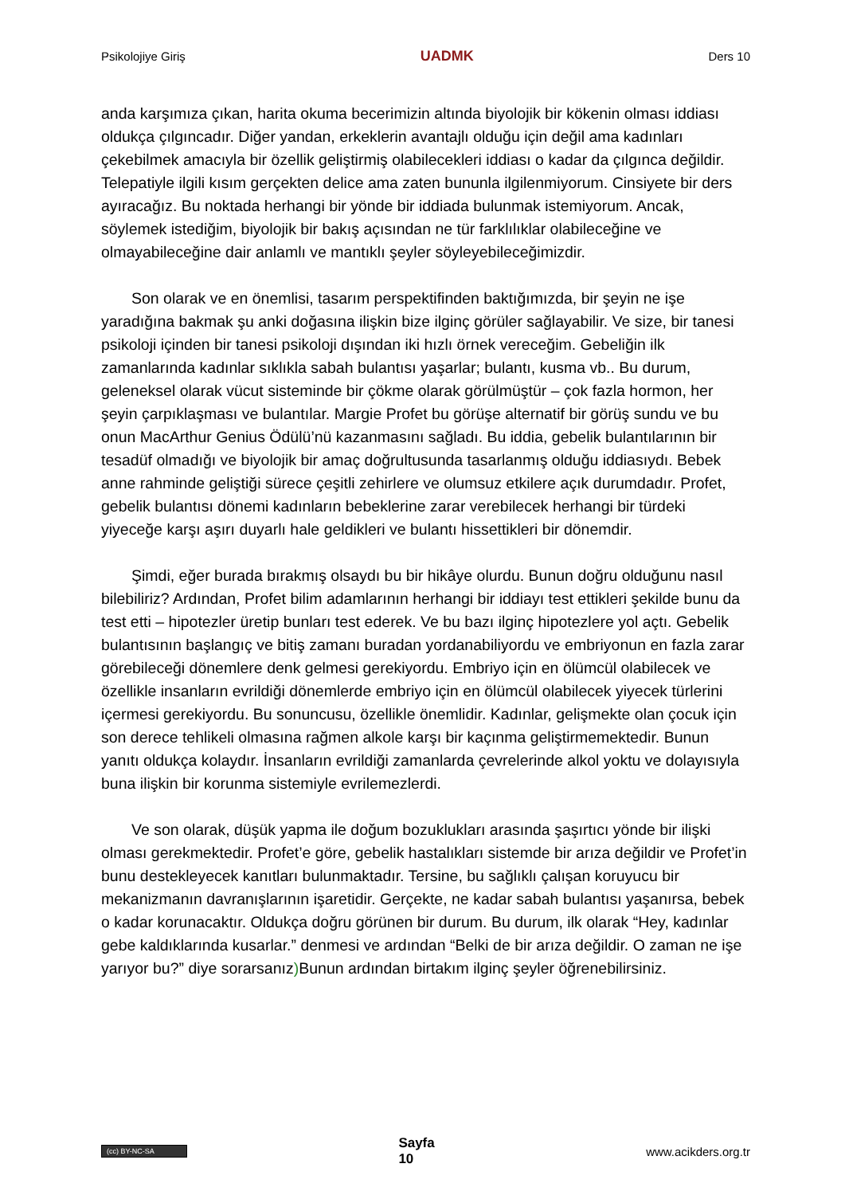Psikolojiye Giriş UADMK Ders 10
anda karşımıza çıkan, harita okuma becerimizin altında biyolojik bir kökenin olması iddiası oldukça çılgıncadır. Diğer yandan, erkeklerin avantajlı olduğu için değil ama kadınları çekebilmek amacıyla bir özellik geliştirmiş olabilecekleri iddiası o kadar da çılgınca değildir. Telepatiyle ilgili kısım gerçekten delice ama zaten bununla ilgilenmiyorum. Cinsiyete bir ders ayıracağız. Bu noktada herhangi bir yönde bir iddiada bulunmak istemiyorum. Ancak, söylemek istediğim, biyolojik bir bakış açısından ne tür farklılıklar olabileceğine ve olmayabileceğine dair anlamlı ve mantıklı şeyler söyleyebileceğimizdir.
Son olarak ve en önemlisi, tasarım perspektifinden baktığımızda, bir şeyin ne işe yaradığına bakmak şu anki doğasına ilişkin bize ilginç görüler sağlayabilir. Ve size, bir tanesi psikoloji içinden bir tanesi psikoloji dışından iki hızlı örnek vereceğim. Gebeliğin ilk zamanlarında kadınlar sıklıkla sabah bulantısı yaşarlar; bulantı, kusma vb.. Bu durum, geleneksel olarak vücut sisteminde bir çökme olarak görülmüştür – çok fazla hormon, her şeyin çarpıklaşması ve bulantılar. Margie Profet bu görüşe alternatif bir görüş sundu ve bu onun MacArthur Genius Ödülü’nü kazanmasını sağladı. Bu iddia, gebelik bulantılarının bir tesadüf olmadığı ve biyolojik bir amaç doğrultusunda tasarlanmış olduğu iddiasıydı. Bebek anne rahminde geliştiği sürece çeşitli zehirlere ve olumsuz etkilere açık durumdadır. Profet, gebelik bulantısı dönemi kadınların bebeklerine zarar verebilecek herhangi bir türdeki yiyeceğe karşı aşırı duyarlı hale geldikleri ve bulantı hissettikleri bir dönemdir.
Şimdi, eğer burada bırakmış olsaydı bu bir hikâye olurdu. Bunun doğru olduğunu nasıl bilebiliriz? Ardından, Profet bilim adamlarının herhangi bir iddiayı test ettikleri şekilde bunu da test etti – hipotezler üretip bunları test ederek. Ve bu bazı ilginç hipotezlere yol açtı. Gebelik bulantısının başlangıç ve bitiş zamanı buradan yordanabiliyordu ve embriyonun en fazla zarar görebileceği dönemlere denk gelmesi gerekiyordu. Embriyo için en ölümcül olabilecek ve özellikle insanların evrildiği dönemlerde embriyo için en ölümcül olabilecek yiyecek türlerini içermesi gerekiyordu. Bu sonuncusu, özellikle önemlidir. Kadınlar, gelişmekte olan çocuk için son derece tehlikeli olmasına rağmen alkole karşı bir kaçınma geliştirmemektedir. Bunun yanıtı oldukça kolaydır. İnsanların evrildiği zamanlarda çevrelerinde alkol yoktu ve dolayısıyla buna ilişkin bir korunma sistemiyle evrilemezlerdi.
Ve son olarak, düşük yapma ile doğum bozuklukları arasında şaşırtıcı yönde bir ilişki olması gerekmektedir. Profet’e göre, gebelik hastalıkları sistemde bir arıza değildir ve Profet’in bunu destekleyecek kanıtları bulunmaktadır. Tersine, bu sağlıklı çalışan koruyucu bir mekanizmanın davranışlarının işaretidir. Gerçekte, ne kadar sabah bulantısı yaşanırsa, bebek o kadar korunacaktır. Oldukça doğru görünen bir durum. Bu durum, ilk olarak “Hey, kadınlar gebe kaldıklarında kusarlar.” denmesi ve ardından “Belki de bir arıza değildir. O zaman ne işe yarıyor bu?” diye sorarsanız) Bunun ardından birtakım ilginç şeyler öğrenebilirsiniz.
(cc) BY-NC-SA Sayfa
10 www.acikders.org.tr